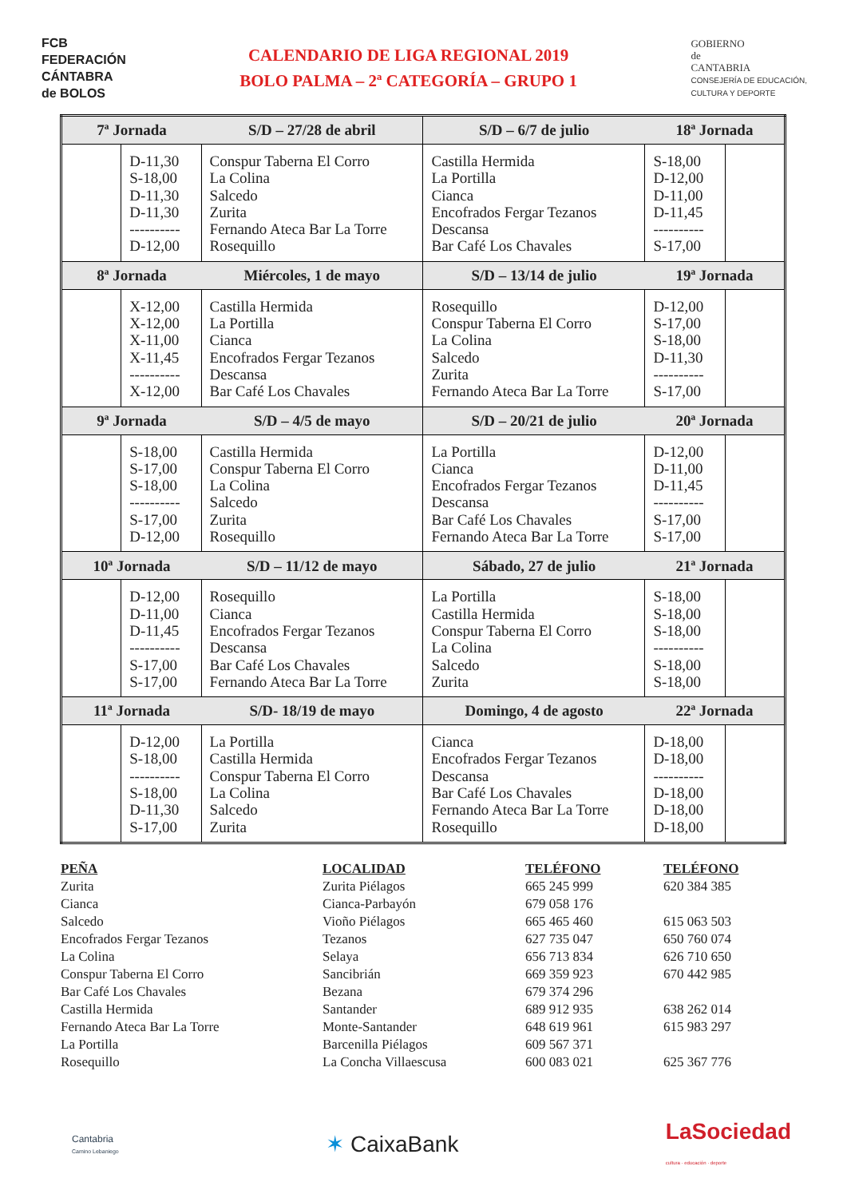FCB
FEDERACIÓN
CÁNTABRA
de BOLOS
CALENDARIO DE LIGA REGIONAL 2019
BOLO PALMA – 2ª CATEGORÍA – GRUPO 1
GOBIERNO
de
CANTABRIA
CONSEJERÍA DE EDUCACIÓN,
CULTURA Y DEPORTE
| 7ª Jornada | | S/D – 27/28 de abril | S/D – 6/7 de julio | 18ª Jornada | |
| | D-11,30 S-18,00 D-11,30 D-11,30 ---------- D-12,00 | Conspur Taberna El Corro La Colina Salcedo Zurita Fernando Ateca Bar La Torre Rosequillo | Castilla Hermida La Portilla Cianca Encofrados Fergar Tezanos Descansa Bar Café Los Chavales | S-18,00 D-12,00 D-11,00 D-11,45 ---------- S-17,00 | |
| 8ª Jornada | | Miércoles, 1 de mayo | S/D – 13/14 de julio | 19ª Jornada | |
| | X-12,00 X-12,00 X-11,00 X-11,45 ---------- X-12,00 | Castilla Hermida La Portilla Cianca Encofrados Fergar Tezanos Descansa Bar Café Los Chavales | Rosequillo Conspur Taberna El Corro La Colina Salcedo Zurita Fernando Ateca Bar La Torre | D-12,00 S-17,00 S-18,00 D-11,30 ---------- S-17,00 | |
| 9ª Jornada | | S/D – 4/5 de mayo | S/D – 20/21 de julio | 20ª Jornada | |
| | S-18,00 S-17,00 S-18,00 ---------- S-17,00 D-12,00 | Castilla Hermida Conspur Taberna El Corro La Colina Salcedo Zurita Rosequillo | La Portilla Cianca Encofrados Fergar Tezanos Descansa Bar Café Los Chavales Fernando Ateca Bar La Torre | D-12,00 D-11,00 D-11,45 ---------- S-17,00 S-17,00 | |
| 10ª Jornada | | S/D – 11/12 de mayo | Sábado, 27 de julio | 21ª Jornada | |
| | D-12,00 D-11,00 D-11,45 ---------- S-17,00 S-17,00 | Rosequillo Cianca Encofrados Fergar Tezanos Descansa Bar Café Los Chavales Fernando Ateca Bar La Torre | La Portilla Castilla Hermida Conspur Taberna El Corro La Colina Salcedo Zurita | S-18,00 S-18,00 S-18,00 ---------- S-18,00 S-18,00 | |
| 11ª Jornada | | S/D- 18/19 de mayo | Domingo, 4 de agosto | 22ª Jornada | |
| | D-12,00 S-18,00 ---------- S-18,00 D-11,30 S-17,00 | La Portilla Castilla Hermida Conspur Taberna El Corro La Colina Salcedo Zurita | Cianca Encofrados Fergar Tezanos Descansa Bar Café Los Chavales Fernando Ateca Bar La Torre Rosequillo | D-18,00 D-18,00 ---------- D-18,00 D-18,00 D-18,00 | |
PEÑA
Zurita
Cianca
Salcedo
Encofrados Fergar Tezanos
La Colina
Conspur Taberna El Corro
Bar Café Los Chavales
Castilla Hermida
Fernando Ateca Bar La Torre
La Portilla
Rosequillo
LOCALIDAD
Zurita Piélagos
Cianca-Parbayón
Vioño Piélagos
Tezanos
Selaya
Sancibrián
Bezana
Santander
Monte-Santander
Barcenilla Piélagos
La Concha Villaescusa
TELÉFONO
665 245 999
679 058 176
665 465 460
627 735 047
656 713 834
669 359 923
679 374 296
689 912 935
648 619 961
609 567 371
600 083 021
TELÉFONO
620 384 385
615 063 503
650 760 074
626 710 650
670 442 985
638 262 014
615 983 297
625 367 776
Cantabria
Camino Lebaniego
✶ CaixaBank
LaSociedad
cultura · educación · deporte